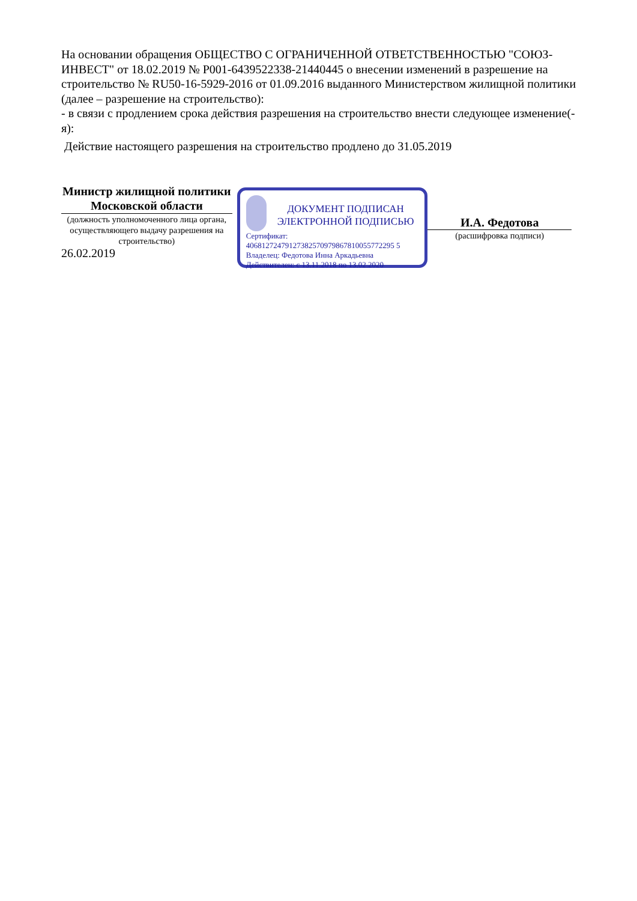На основании обращения ОБЩЕСТВО С ОГРАНИЧЕННОЙ ОТВЕТСТВЕННОСТЬЮ "СОЮЗ-ИНВЕСТ" от 18.02.2019 № P001-6439522338-21440445 о внесении изменений в разрешение на строительство № RU50-16-5929-2016 от 01.09.2016 выданного Министерством жилищной политики (далее – разрешение на строительство):
- в связи с продлением срока действия разрешения на строительство внести следующее изменение(-я):
Действие настоящего разрешения на строительство продлено до 31.05.2019
Министр жилищной политики Московской области
(должность уполномоченного лица органа, осуществляющего выдачу разрешения на строительство)
26.02.2019
ДОКУМЕНТ ПОДПИСАН ЭЛЕКТРОННОЙ ПОДПИСЬЮ
Сертификат:
40681272479127382570979867810055772295 5
Владелец: Федотова Инна Аркадьевна
Действителен: с 13.11.2018 по 13.02.2020
И.А. Федотова
(расшифровка подписи)